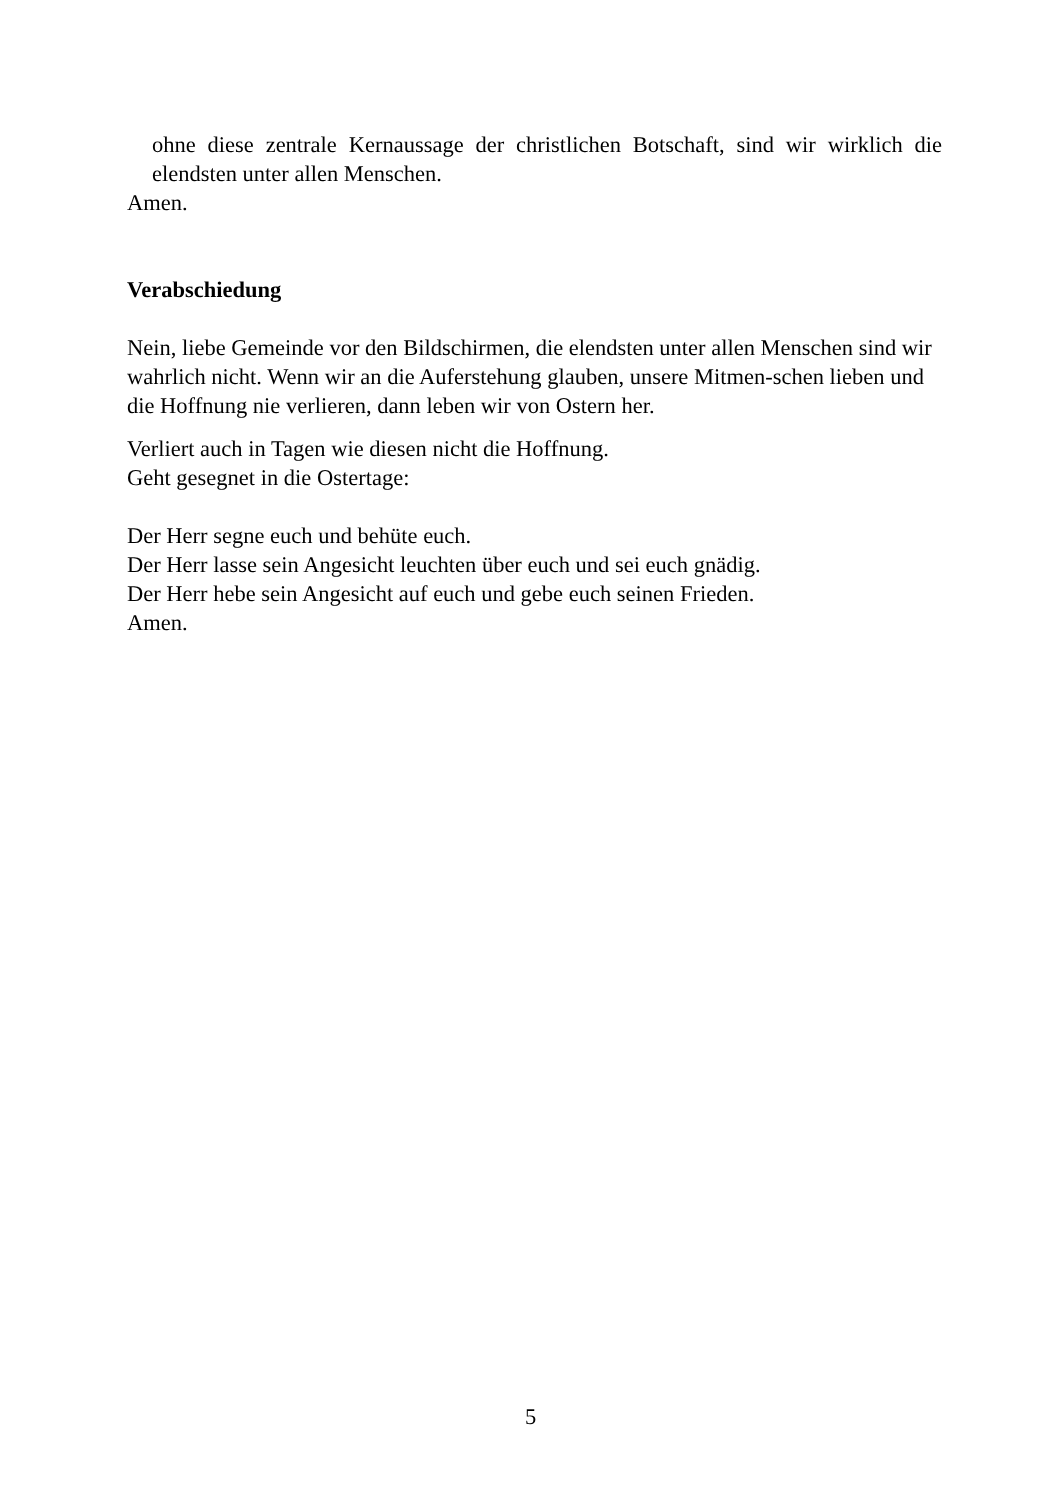ohne diese zentrale Kernaussage der christlichen Botschaft, sind wir wirklich die elendsten unter allen Menschen.
Amen.
Verabschiedung
Nein, liebe Gemeinde vor den Bildschirmen, die elendsten unter allen Menschen sind wir wahrlich nicht. Wenn wir an die Auferstehung glauben, unsere Mitmen-schen lieben und die Hoffnung nie verlieren, dann leben wir von Ostern her.
Verliert auch in Tagen wie diesen nicht die Hoffnung.
Geht gesegnet in die Ostertage:
Der Herr segne euch und behüte euch.
Der Herr lasse sein Angesicht leuchten über euch und sei euch gnädig.
Der Herr hebe sein Angesicht auf euch und gebe euch seinen Frieden.
Amen.
5